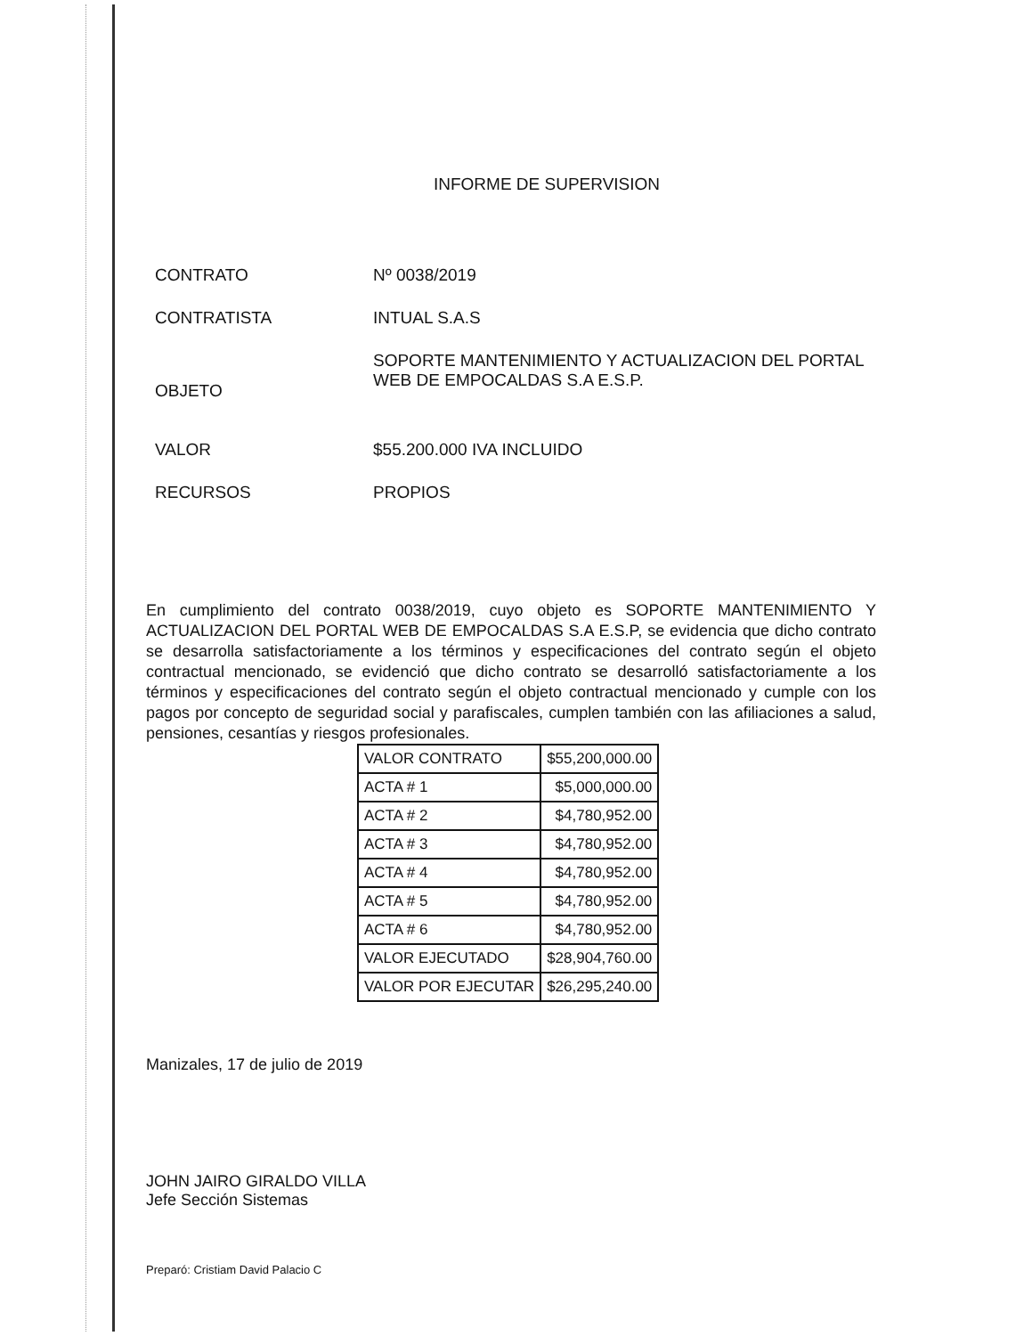INFORME DE SUPERVISION
CONTRATO Nº 0038/2019
CONTRATISTA INTUAL S.A.S
OBJETO
SOPORTE MANTENIMIENTO Y ACTUALIZACION DEL PORTAL WEB DE EMPOCALDAS S.A E.S.P.
VALOR $55.200.000 IVA INCLUIDO
RECURSOS PROPIOS
En cumplimiento del contrato 0038/2019, cuyo objeto es SOPORTE MANTENIMIENTO Y ACTUALIZACION DEL PORTAL WEB DE EMPOCALDAS S.A E.S.P, se evidencia que dicho contrato se desarrolla satisfactoriamente a los términos y especificaciones del contrato según el objeto contractual mencionado, se evidenció que dicho contrato se desarrolló satisfactoriamente a los términos y especificaciones del contrato según el objeto contractual mencionado y cumple con los pagos por concepto de seguridad social y parafiscales, cumplen también con las afiliaciones a salud, pensiones, cesantías y riesgos profesionales.
| VALOR CONTRATO | $55,200,000.00 |
| ACTA # 1 | $5,000,000.00 |
| ACTA # 2 | $4,780,952.00 |
| ACTA # 3 | $4,780,952.00 |
| ACTA # 4 | $4,780,952.00 |
| ACTA # 5 | $4,780,952.00 |
| ACTA # 6 | $4,780,952.00 |
| VALOR EJECUTADO | $28,904,760.00 |
| VALOR POR EJECUTAR | $26,295,240.00 |
Manizales, 17 de julio de 2019
JOHN JAIRO GIRALDO VILLA
Jefe Sección Sistemas
Preparó: Cristiam David Palacio C